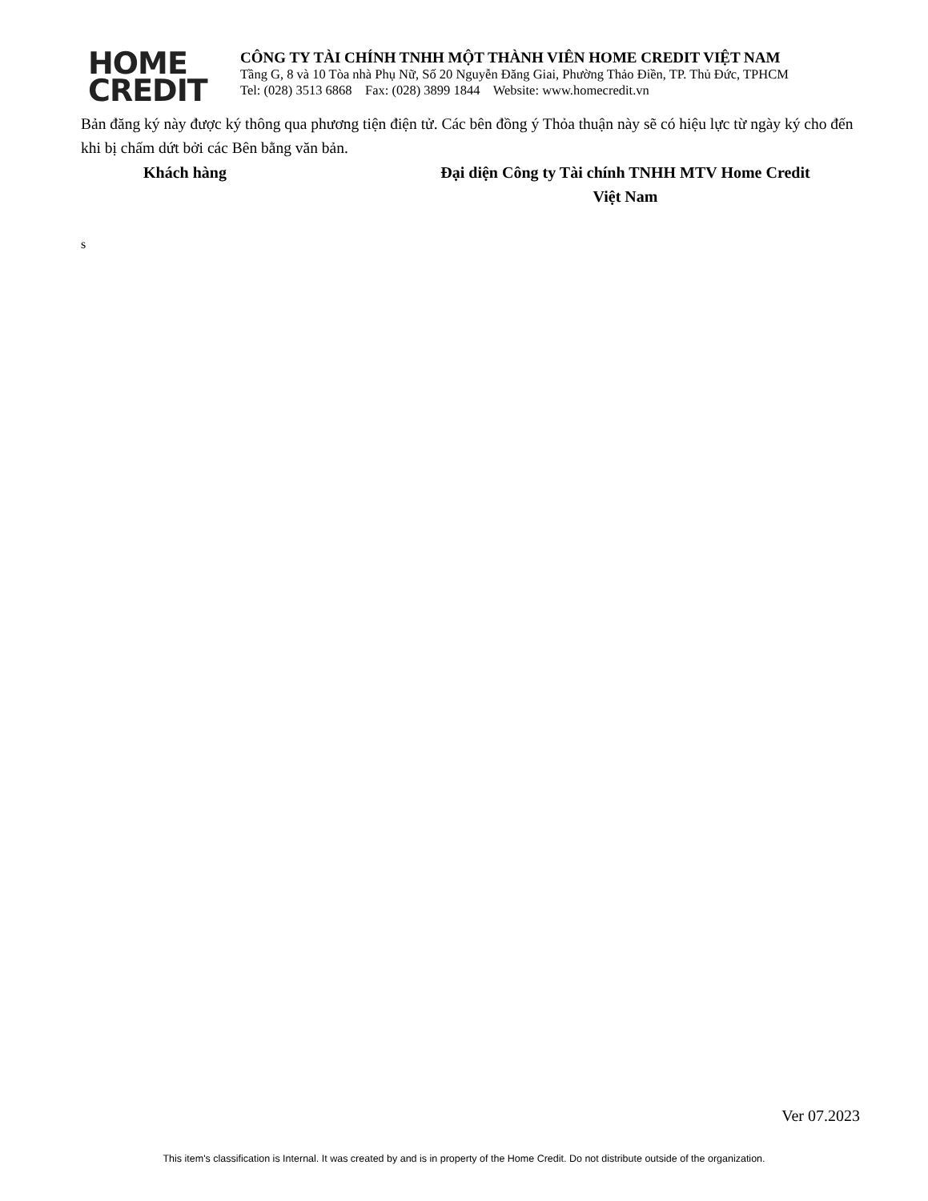HOME
CREDIT
CÔNG TY TÀI CHÍNH TNHH MỘT THÀNH VIÊN HOME CREDIT VIỆT NAM
Tầng G, 8 và 10 Tòa nhà Phụ Nữ, Số 20 Nguyễn Đăng Giai, Phường Thảo Điền, TP. Thủ Đức, TPHCM
Tel: (028) 3513 6868 Fax: (028) 3899 1844 Website: www.homecredit.vn
Bản đăng ký này được ký thông qua phương tiện điện tử. Các bên đồng ý Thỏa thuận này sẽ có hiệu lực từ ngày ký cho đến khi bị chấm dứt bởi các Bên bằng văn bản.
Khách hàng Đại diện Công ty Tài chính TNHH MTV Home Credit
Việt Nam
s
Ver 07.2023
This item's classification is Internal. It was created by and is in property of the Home Credit. Do not distribute outside of the organization.